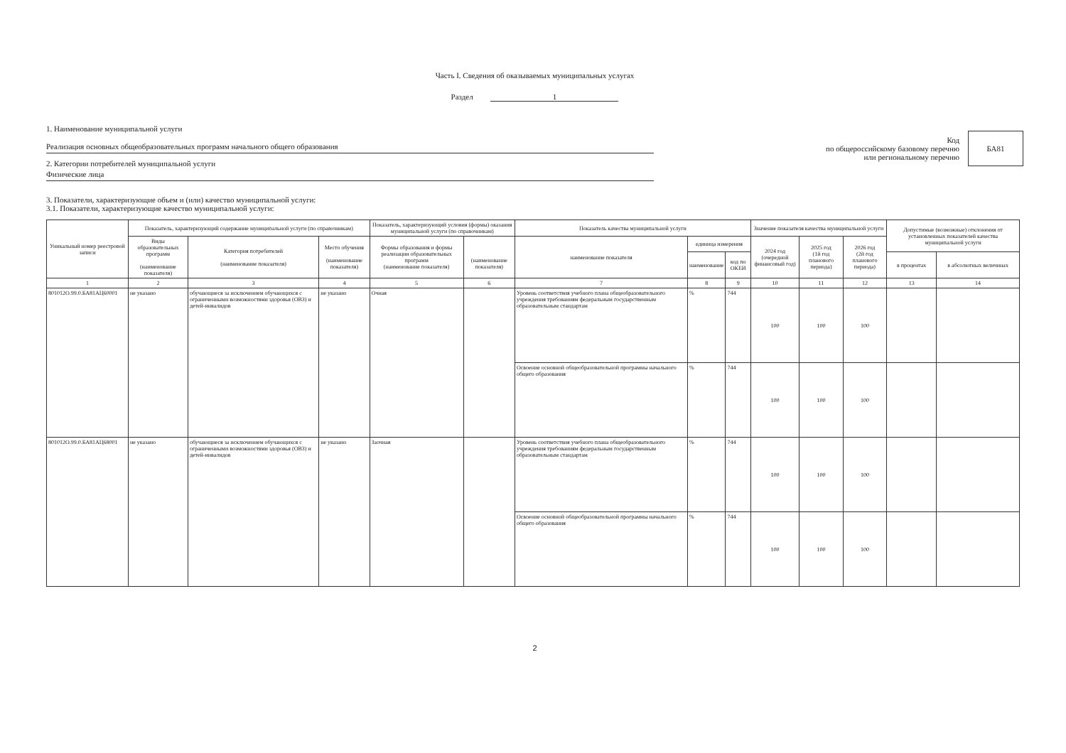Часть I. Сведения об оказываемых муниципальных услугах
Раздел 1
1. Наименование муниципальной услуги
Реализация основных общеобразовательных программ начального общего образования
2. Категории потребителей муниципальной услуги
Физические лица
Код
по общероссийскому базовому перечню
или региональному перечню
БА81
3. Показатели, характеризующие объем и (или) качество муниципальной услуги:
3.1. Показатели, характеризующие качество муниципальной услуги:
| Уникальный номер реестровой записи | Показатель, характеризующий содержание муниципальной услуги (по справочникам) | | | Показатель, характеризующий условия (формы) оказания муниципальной услуги (по справочникам) | | Показатель качества муниципальной услуги | | | Значение показателя качества муниципальной услуги | | | Допустимые (возможные) отклонения от установленных показателей качества муниципальной услуги | |
| --- | --- | --- | --- | --- | --- | --- | --- | --- | --- | --- | --- | --- | --- |
| | Виды образовательных программ (наименование показателя) | Категория потребителей (наименование показателя) | Место обучения (наименование показателя) | Формы образования и формы реализации образовательных программ (наименование показателя) | (наименование показателя) | наименование показателя | единица измерения | | 2024 год (очередной финансовый год) | 2025 год (1й год планового периода) | 2026 год (2й год планового периода) | | |
| | | | | | | | наименование | код по ОКЕИ | | | | в процентах | в абсолютных величинах |
| 1 | 2 | 3 | 4 | 5 | 6 | 7 | 8 | 9 | 10 | 11 | 12 | 13 | 14 |
| 801012О.99.0.БА81АЦ60001 | не указано | обучающиеся за исключением обучающихся с ограниченными возможностями здоровья (ОВЗ) и детей-инвалидов | не указано | Очная | | Уровень соответствия учебного плана общеобразовательного учреждения требованиям федеральным государственным образовательным стандартам | % | 744 | 100 | 100 | 100 | | |
| | | | | | | Освоение основной общеобразовательной программы начального общего образования | % | 744 | 100 | 100 | 100 | | |
| 801012О.99.0.БА81АЦ68001 | не указано | обучающиеся за исключением обучающихся с ограниченными возможностями здоровья (ОВЗ) и детей-инвалидов | не указано | Заочная | | Уровень соответствия учебного плана общеобразовательного учреждения требованиям федеральным государственным образовательным стандартам | % | 744 | 100 | 100 | 100 | | |
| | | | | | | Освоение основной общеобразовательной программы начального общего образования | % | 744 | 100 | 100 | 100 | | |
2